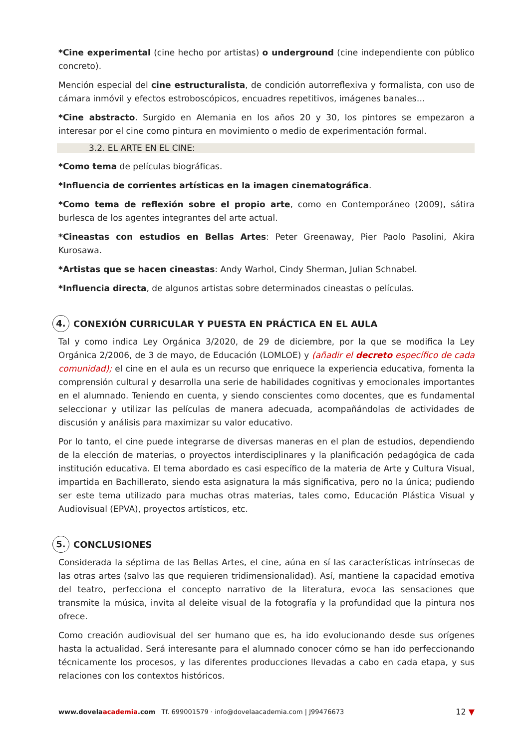*Cine experimental (cine hecho por artistas) o underground (cine independiente con público concreto).
Mención especial del cine estructuralista, de condición autorreflexiva y formalista, con uso de cámara inmóvil y efectos estroboscópicos, encuadres repetitivos, imágenes banales…
*Cine abstracto. Surgido en Alemania en los años 20 y 30, los pintores se empezaron a interesar por el cine como pintura en movimiento o medio de experimentación formal.
3.2. EL ARTE EN EL CINE:
*Como tema de películas biográficas.
*Influencia de corrientes artísticas en la imagen cinematográfica.
*Como tema de reflexión sobre el propio arte, como en Contemporáneo (2009), sátira burlesca de los agentes integrantes del arte actual.
*Cineastas con estudios en Bellas Artes: Peter Greenaway, Pier Paolo Pasolini, Akira Kurosawa.
*Artistas que se hacen cineastas: Andy Warhol, Cindy Sherman, Julian Schnabel.
*Influencia directa, de algunos artistas sobre determinados cineastas o películas.
4. CONEXIÓN CURRICULAR Y PUESTA EN PRÁCTICA EN EL AULA
Tal y como indica Ley Orgánica 3/2020, de 29 de diciembre, por la que se modifica la Ley Orgánica 2/2006, de 3 de mayo, de Educación (LOMLOE) y (añadir el decreto específico de cada comunidad); el cine en el aula es un recurso que enriquece la experiencia educativa, fomenta la comprensión cultural y desarrolla una serie de habilidades cognitivas y emocionales importantes en el alumnado. Teniendo en cuenta, y siendo conscientes como docentes, que es fundamental seleccionar y utilizar las películas de manera adecuada, acompañándolas de actividades de discusión y análisis para maximizar su valor educativo.
Por lo tanto, el cine puede integrarse de diversas maneras en el plan de estudios, dependiendo de la elección de materias, o proyectos interdisciplinares y la planificación pedagógica de cada institución educativa. El tema abordado es casi específico de la materia de Arte y Cultura Visual, impartida en Bachillerato, siendo esta asignatura la más significativa, pero no la única; pudiendo ser este tema utilizado para muchas otras materias, tales como, Educación Plástica Visual y Audiovisual (EPVA), proyectos artísticos, etc.
5. CONCLUSIONES
Considerada la séptima de las Bellas Artes, el cine, aúna en sí las características intrínsecas de las otras artes (salvo las que requieren tridimensionalidad). Así, mantiene la capacidad emotiva del teatro, perfecciona el concepto narrativo de la literatura, evoca las sensaciones que transmite la música, invita al deleite visual de la fotografía y la profundidad que la pintura nos ofrece.
Como creación audiovisual del ser humano que es, ha ido evolucionando desde sus orígenes hasta la actualidad. Será interesante para el alumnado conocer cómo se han ido perfeccionando técnicamente los procesos, y las diferentes producciones llevadas a cabo en cada etapa, y sus relaciones con los contextos históricos.
www.dovelaacademia.com Tf. 699001579 · info@dovelaacademia.com | J99476673
12 ▼